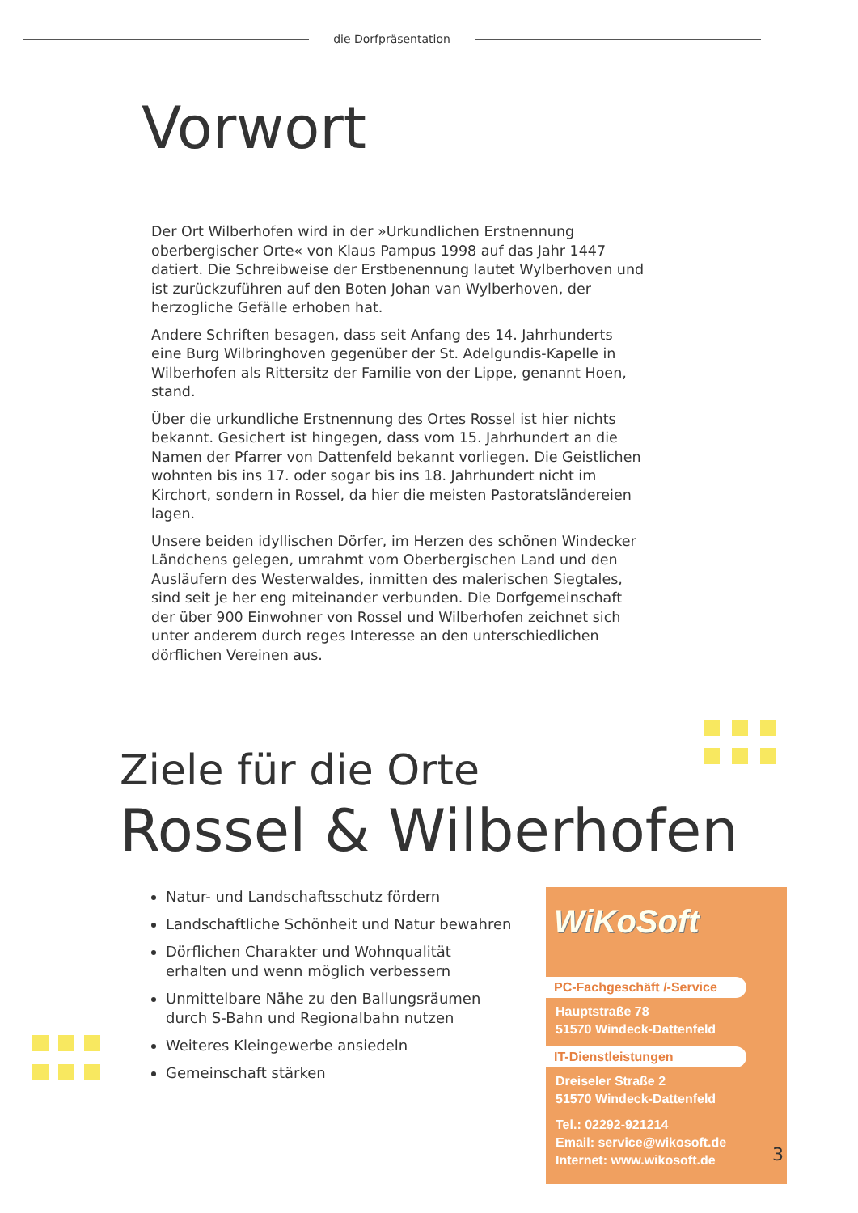die Dorfpräsentation
Vorwort
Der Ort Wilberhofen wird in der »Urkundlichen Erstnennung oberbergischer Orte« von Klaus Pampus 1998 auf das Jahr 1447 datiert. Die Schreibweise der Erstbenennung lautet Wylberhoven und ist zurückzuführen auf den Boten Johan van Wylberhoven, der herzogliche Gefälle erhoben hat.
Andere Schriften besagen, dass seit Anfang des 14. Jahrhunderts eine Burg Wilbringhoven gegenüber der St. Adelgundis-Kapelle in Wilberhofen als Rittersitz der Familie von der Lippe, genannt Hoen, stand.
Über die urkundliche Erstnennung des Ortes Rossel ist hier nichts bekannt. Gesichert ist hingegen, dass vom 15. Jahrhundert an die Namen der Pfarrer von Dattenfeld bekannt vorliegen. Die Geistlichen wohnten bis ins 17. oder sogar bis ins 18. Jahrhundert nicht im Kirchort, sondern in Rossel, da hier die meisten Pastoratsländereien lagen.
Unsere beiden idyllischen Dörfer, im Herzen des schönen Windecker Ländchens gelegen, umrahmt vom Oberbergischen Land und den Ausläufern des Westerwaldes, inmitten des malerischen Siegtales, sind seit je her eng miteinander verbunden. Die Dorfgemeinschaft der über 900 Einwohner von Rossel und Wilberhofen zeichnet sich unter anderem durch reges Interesse an den unterschiedlichen dörflichen Vereinen aus.
Ziele für die Orte
Rossel & Wilberhofen
Natur- und Landschaftsschutz fördern
Landschaftliche Schönheit und Natur bewahren
Dörflichen Charakter und Wohnqualität erhalten und wenn möglich verbessern
Unmittelbare Nähe zu den Ballungsräumen durch S-Bahn und Regionalbahn nutzen
Weiteres Kleingewerbe ansiedeln
Gemeinschaft stärken
WiKoSoft
PC-Fachgeschäft /-Service
Hauptstraße 78
51570 Windeck-Dattenfeld
IT-Dienstleistungen
Dreiseler Straße 2
51570 Windeck-Dattenfeld
Tel.: 02292-921214
Email: service@wikosoft.de
Internet: www.wikosoft.de
3